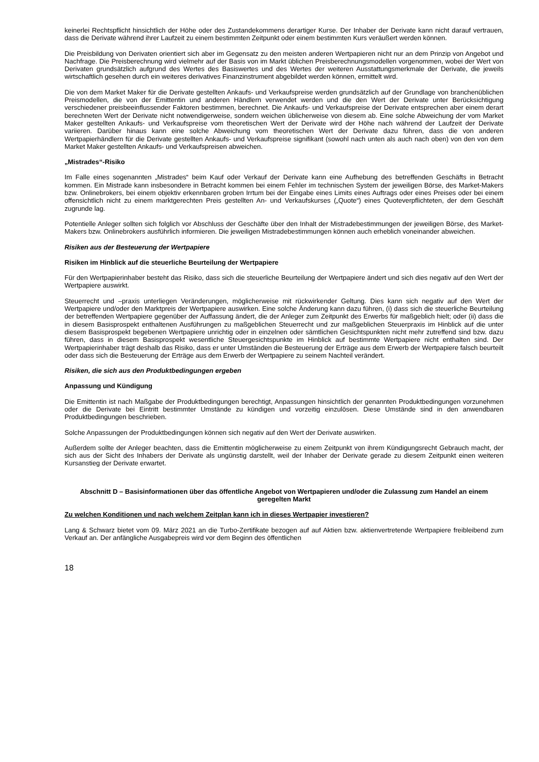keinerlei Rechtspflicht hinsichtlich der Höhe oder des Zustandekommens derartiger Kurse. Der Inhaber der Derivate kann nicht darauf vertrauen, dass die Derivate während ihrer Laufzeit zu einem bestimmten Zeitpunkt oder einem bestimmten Kurs veräußert werden können.
Die Preisbildung von Derivaten orientiert sich aber im Gegensatz zu den meisten anderen Wertpapieren nicht nur an dem Prinzip von Angebot und Nachfrage. Die Preisberechnung wird vielmehr auf der Basis von im Markt üblichen Preisberechnungsmodellen vorgenommen, wobei der Wert von Derivaten grundsätzlich aufgrund des Wertes des Basiswertes und des Wertes der weiteren Ausstattungsmerkmale der Derivate, die jeweils wirtschaftlich gesehen durch ein weiteres derivatives Finanzinstrument abgebildet werden können, ermittelt wird.
Die von dem Market Maker für die Derivate gestellten Ankaufs- und Verkaufspreise werden grundsätzlich auf der Grundlage von branchenüblichen Preismodellen, die von der Emittentin und anderen Händlern verwendet werden und die den Wert der Derivate unter Berücksichtigung verschiedener preisbeeinflussender Faktoren bestimmen, berechnet. Die Ankaufs- und Verkaufspreise der Derivate entsprechen aber einem derart berechneten Wert der Derivate nicht notwendigerweise, sondern weichen üblicherweise von diesem ab. Eine solche Abweichung der vom Market Maker gestellten Ankaufs- und Verkaufspreise vom theoretischen Wert der Derivate wird der Höhe nach während der Laufzeit der Derivate variieren. Darüber hinaus kann eine solche Abweichung vom theoretischen Wert der Derivate dazu führen, dass die von anderen Wertpapierhändlern für die Derivate gestellten Ankaufs- und Verkaufspreise signifikant (sowohl nach unten als auch nach oben) von den von dem Market Maker gestellten Ankaufs- und Verkaufspreisen abweichen.
„Mistrades“-Risiko
Im Falle eines sogenannten „Mistrades“ beim Kauf oder Verkauf der Derivate kann eine Aufhebung des betreffenden Geschäfts in Betracht kommen. Ein Mistrade kann insbesondere in Betracht kommen bei einem Fehler im technischen System der jeweiligen Börse, des Market-Makers bzw. Onlinebrokers, bei einem objektiv erkennbaren groben Irrtum bei der Eingabe eines Limits eines Auftrags oder eines Preises oder bei einem offensichtlich nicht zu einem marktgerechten Preis gestellten An- und Verkaufskurses („Quote“) eines Quoteverpflichteten, der dem Geschäft zugrunde lag.
Potentielle Anleger sollten sich folglich vor Abschluss der Geschäfte über den Inhalt der Mistradebestimmungen der jeweiligen Börse, des Market-Makers bzw. Onlinebrokers ausführlich informieren. Die jeweiligen Mistradebestimmungen können auch erheblich voneinander abweichen.
Risiken aus der Besteuerung der Wertpapiere
Risiken im Hinblick auf die steuerliche Beurteilung der Wertpapiere
Für den Wertpapierinhaber besteht das Risiko, dass sich die steuerliche Beurteilung der Wertpapiere ändert und sich dies negativ auf den Wert der Wertpapiere auswirkt.
Steuerrecht und –praxis unterliegen Veränderungen, möglicherweise mit rückwirkender Geltung. Dies kann sich negativ auf den Wert der Wertpapiere und/oder den Marktpreis der Wertpapiere auswirken. Eine solche Änderung kann dazu führen, (i) dass sich die steuerliche Beurteilung der betreffenden Wertpapiere gegenüber der Auffassung ändert, die der Anleger zum Zeitpunkt des Erwerbs für maßgeblich hielt; oder (ii) dass die in diesem Basisprospekt enthaltenen Ausführungen zu maßgeblichen Steuerrecht und zur maßgeblichen Steuerpraxis im Hinblick auf die unter diesem Basisprospekt begebenen Wertpapiere unrichtig oder in einzelnen oder sämtlichen Gesichtspunkten nicht mehr zutreffend sind bzw. dazu führen, dass in diesem Basisprospekt wesentliche Steuergesichtspunkte im Hinblick auf bestimmte Wertpapiere nicht enthalten sind. Der Wertpapierinhaber trägt deshalb das Risiko, dass er unter Umständen die Besteuerung der Erträge aus dem Erwerb der Wertpapiere falsch beurteilt oder dass sich die Besteuerung der Erträge aus dem Erwerb der Wertpapiere zu seinem Nachteil verändert.
Risiken, die sich aus den Produktbedingungen ergeben
Anpassung und Kündigung
Die Emittentin ist nach Maßgabe der Produktbedingungen berechtigt, Anpassungen hinsichtlich der genannten Produktbedingungen vorzunehmen oder die Derivate bei Eintritt bestimmter Umstände zu kündigen und vorzeitig einzulösen. Diese Umstände sind in den anwendbaren Produktbedingungen beschrieben.
Solche Anpassungen der Produktbedingungen können sich negativ auf den Wert der Derivate auswirken.
Außerdem sollte der Anleger beachten, dass die Emittentin möglicherweise zu einem Zeitpunkt von ihrem Kündigungsrecht Gebrauch macht, der sich aus der Sicht des Inhabers der Derivate als ungünstig darstellt, weil der Inhaber der Derivate gerade zu diesem Zeitpunkt einen weiteren Kursanstieg der Derivate erwartet.
Abschnitt D – Basisinformationen über das öffentliche Angebot von Wertpapieren und/oder die Zulassung zum Handel an einem geregelten Markt
Zu welchen Konditionen und nach welchem Zeitplan kann ich in dieses Wertpapier investieren?
Lang & Schwarz bietet vom 09. März 2021 an die Turbo-Zertifikate bezogen auf auf Aktien bzw. aktienvertretende Wertpapiere freibleibend zum Verkauf an. Der anfängliche Ausgabepreis wird vor dem Beginn des öffentlichen
18